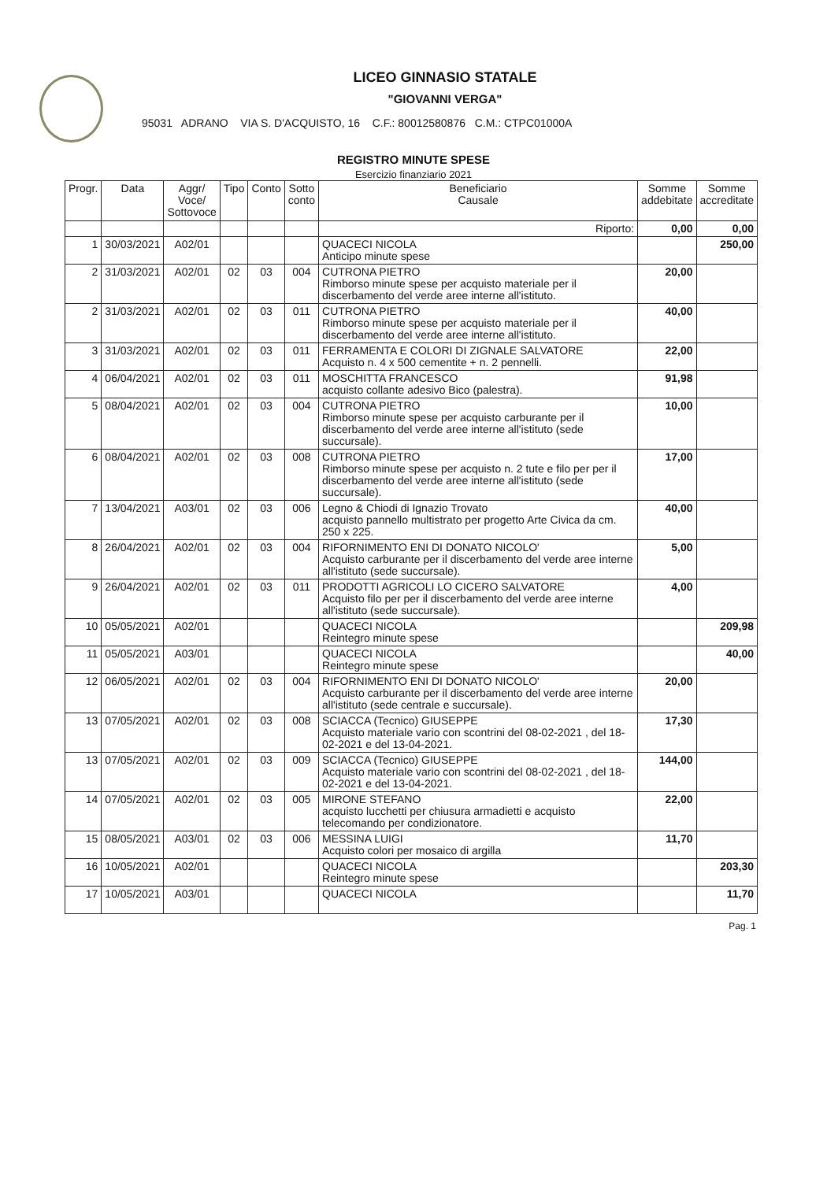LICEO GINNASIO STATALE
"GIOVANNI VERGA"
95031 ADRANO VIA S. D'ACQUISTO, 16 C.F.: 80012580876 C.M.: CTPC01000A
REGISTRO MINUTE SPESE
Esercizio finanziario 2021
| Progr. | Data | Aggr/ Voce/ Sottovoce | Tipo | Conto | Sotto conto | Beneficiario Causale | Somme addebitate | Somme accreditate |
| --- | --- | --- | --- | --- | --- | --- | --- | --- |
| | | | | | | Riporto: | 0,00 | 0,00 |
| 1 | 30/03/2021 | A02/01 | | | | QUACECI NICOLA Anticipo minute spese | | 250,00 |
| 2 | 31/03/2021 | A02/01 | 02 | 03 | 004 | CUTRONA PIETRO Rimborso minute spese per acquisto materiale per il discerbamento del verde aree interne all'istituto. | 20,00 | |
| 2 | 31/03/2021 | A02/01 | 02 | 03 | 011 | CUTRONA PIETRO Rimborso minute spese per acquisto materiale per il discerbamento del verde aree interne all'istituto. | 40,00 | |
| 3 | 31/03/2021 | A02/01 | 02 | 03 | 011 | FERRAMENTA E COLORI DI ZIGNALE SALVATORE Acquisto n. 4 x 500 cementite + n. 2 pennelli. | 22,00 | |
| 4 | 06/04/2021 | A02/01 | 02 | 03 | 011 | MOSCHITTA FRANCESCO acquisto collante adesivo Bico (palestra). | 91,98 | |
| 5 | 08/04/2021 | A02/01 | 02 | 03 | 004 | CUTRONA PIETRO Rimborso minute spese per acquisto carburante per il discerbamento del verde aree interne all'istituto (sede succursale). | 10,00 | |
| 6 | 08/04/2021 | A02/01 | 02 | 03 | 008 | CUTRONA PIETRO Rimborso minute spese per acquisto n. 2 tute e filo per per il discerbamento del verde aree interne all'istituto (sede succursale). | 17,00 | |
| 7 | 13/04/2021 | A03/01 | 02 | 03 | 006 | Legno & Chiodi di Ignazio Trovato acquisto pannello multistrato per progetto Arte Civica da cm. 250 x 225. | 40,00 | |
| 8 | 26/04/2021 | A02/01 | 02 | 03 | 004 | RIFORNIMENTO ENI DI DONATO NICOLO' Acquisto carburante per il discerbamento del verde aree interne all'istituto (sede succursale). | 5,00 | |
| 9 | 26/04/2021 | A02/01 | 02 | 03 | 011 | PRODOTTI AGRICOLI LO CICERO SALVATORE Acquisto filo per per il discerbamento del verde aree interne all'istituto (sede succursale). | 4,00 | |
| 10 | 05/05/2021 | A02/01 | | | | QUACECI NICOLA Reintegro minute spese | | 209,98 |
| 11 | 05/05/2021 | A03/01 | | | | QUACECI NICOLA Reintegro minute spese | | 40,00 |
| 12 | 06/05/2021 | A02/01 | 02 | 03 | 004 | RIFORNIMENTO ENI DI DONATO NICOLO' Acquisto carburante per il discerbamento del verde aree interne all'istituto (sede centrale e succursale). | 20,00 | |
| 13 | 07/05/2021 | A02/01 | 02 | 03 | 008 | SCIACCA (Tecnico) GIUSEPPE Acquisto materiale vario con scontrini del 08-02-2021 , del 18-02-2021 e del 13-04-2021. | 17,30 | |
| 13 | 07/05/2021 | A02/01 | 02 | 03 | 009 | SCIACCA (Tecnico) GIUSEPPE Acquisto materiale vario con scontrini del 08-02-2021 , del 18-02-2021 e del 13-04-2021. | 144,00 | |
| 14 | 07/05/2021 | A02/01 | 02 | 03 | 005 | MIRONE STEFANO acquisto lucchetti per chiusura armadietti e acquisto telecomando per condizionatore. | 22,00 | |
| 15 | 08/05/2021 | A03/01 | 02 | 03 | 006 | MESSINA LUIGI Acquisto colori per mosaico di argilla | 11,70 | |
| 16 | 10/05/2021 | A02/01 | | | | QUACECI NICOLA Reintegro minute spese | | 203,30 |
| 17 | 10/05/2021 | A03/01 | | | | QUACECI NICOLA | | 11,70 |
Pag. 1